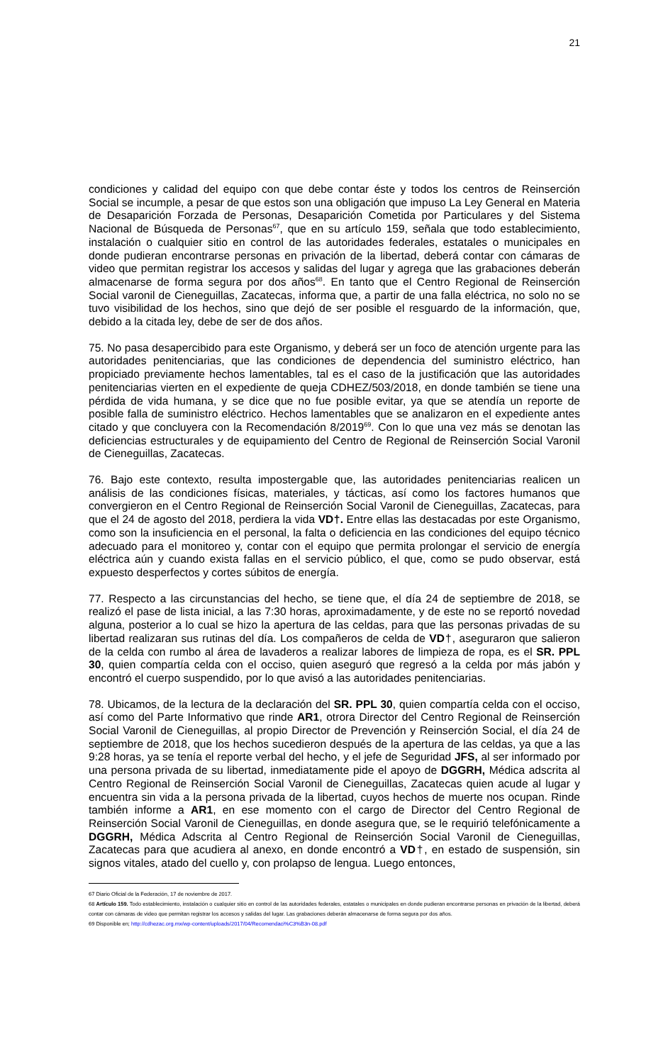21
condiciones y calidad del equipo con que debe contar éste y todos los centros de Reinserción Social se incumple, a pesar de que estos son una obligación que impuso La Ley General en Materia de Desaparición Forzada de Personas, Desaparición Cometida por Particulares y del Sistema Nacional de Búsqueda de Personas<sup>67</sup>, que en su artículo 159, señala que todo establecimiento, instalación o cualquier sitio en control de las autoridades federales, estatales o municipales en donde pudieran encontrarse personas en privación de la libertad, deberá contar con cámaras de video que permitan registrar los accesos y salidas del lugar y agrega que las grabaciones deberán almacenarse de forma segura por dos años<sup>68</sup>. En tanto que el Centro Regional de Reinserción Social varonil de Cieneguillas, Zacatecas, informa que, a partir de una falla eléctrica, no solo no se tuvo visibilidad de los hechos, sino que dejó de ser posible el resguardo de la información, que, debido a la citada ley, debe de ser de dos años.
75. No pasa desapercibido para este Organismo, y deberá ser un foco de atención urgente para las autoridades penitenciarias, que las condiciones de dependencia del suministro eléctrico, han propiciado previamente hechos lamentables, tal es el caso de la justificación que las autoridades penitenciarias vierten en el expediente de queja CDHEZ/503/2018, en donde también se tiene una pérdida de vida humana, y se dice que no fue posible evitar, ya que se atendía un reporte de posible falla de suministro eléctrico. Hechos lamentables que se analizaron en el expediente antes citado y que concluyera con la Recomendación 8/2019<sup>69</sup>. Con lo que una vez más se denotan las deficiencias estructurales y de equipamiento del Centro de Regional de Reinserción Social Varonil de Cieneguillas, Zacatecas.
76. Bajo este contexto, resulta impostergable que, las autoridades penitenciarias realicen un análisis de las condiciones físicas, materiales, y tácticas, así como los factores humanos que convergieron en el Centro Regional de Reinserción Social Varonil de Cieneguillas, Zacatecas, para que el 24 de agosto del 2018, perdiera la vida VD†. Entre ellas las destacadas por este Organismo, como son la insuficiencia en el personal, la falta o deficiencia en las condiciones del equipo técnico adecuado para el monitoreo y, contar con el equipo que permita prolongar el servicio de energía eléctrica aún y cuando exista fallas en el servicio público, el que, como se pudo observar, está expuesto desperfectos y cortes súbitos de energía.
77. Respecto a las circunstancias del hecho, se tiene que, el día 24 de septiembre de 2018, se realizó el pase de lista inicial, a las 7:30 horas, aproximadamente, y de este no se reportó novedad alguna, posterior a lo cual se hizo la apertura de las celdas, para que las personas privadas de su libertad realizaran sus rutinas del día. Los compañeros de celda de VD†, aseguraron que salieron de la celda con rumbo al área de lavaderos a realizar labores de limpieza de ropa, es el SR. PPL 30, quien compartía celda con el occiso, quien aseguró que regresó a la celda por más jabón y encontró el cuerpo suspendido, por lo que avisó a las autoridades penitenciarias.
78. Ubicamos, de la lectura de la declaración del SR. PPL 30, quien compartía celda con el occiso, así como del Parte Informativo que rinde AR1, otrora Director del Centro Regional de Reinserción Social Varonil de Cieneguillas, al propio Director de Prevención y Reinserción Social, el día 24 de septiembre de 2018, que los hechos sucedieron después de la apertura de las celdas, ya que a las 9:28 horas, ya se tenía el reporte verbal del hecho, y el jefe de Seguridad JFS, al ser informado por una persona privada de su libertad, inmediatamente pide el apoyo de DGGRH, Médica adscrita al Centro Regional de Reinserción Social Varonil de Cieneguillas, Zacatecas quien acude al lugar y encuentra sin vida a la persona privada de la libertad, cuyos hechos de muerte nos ocupan. Rinde también informe a AR1, en ese momento con el cargo de Director del Centro Regional de Reinserción Social Varonil de Cieneguillas, en donde asegura que, se le requirió telefónicamente a DGGRH, Médica Adscrita al Centro Regional de Reinserción Social Varonil de Cieneguillas, Zacatecas para que acudiera al anexo, en donde encontró a VD†, en estado de suspensión, sin signos vitales, atado del cuello y, con prolapso de lengua. Luego entonces,
67 Diario Oficial de la Federación, 17 de noviembre de 2017.
68 Artículo 159. Todo establecimiento, instalación o cualquier sitio en control de las autoridades federales, estatales o municipales en donde pudieran encontrarse personas en privación de la libertad, deberá contar con cámaras de video que permitan registrar los accesos y salidas del lugar. Las grabaciones deberán almacenarse de forma segura por dos años.
69 Disponible en; http://cdhezac.org.mx/wp-content/uploads/2017/04/Recomendaci%C3%B3n-08.pdf